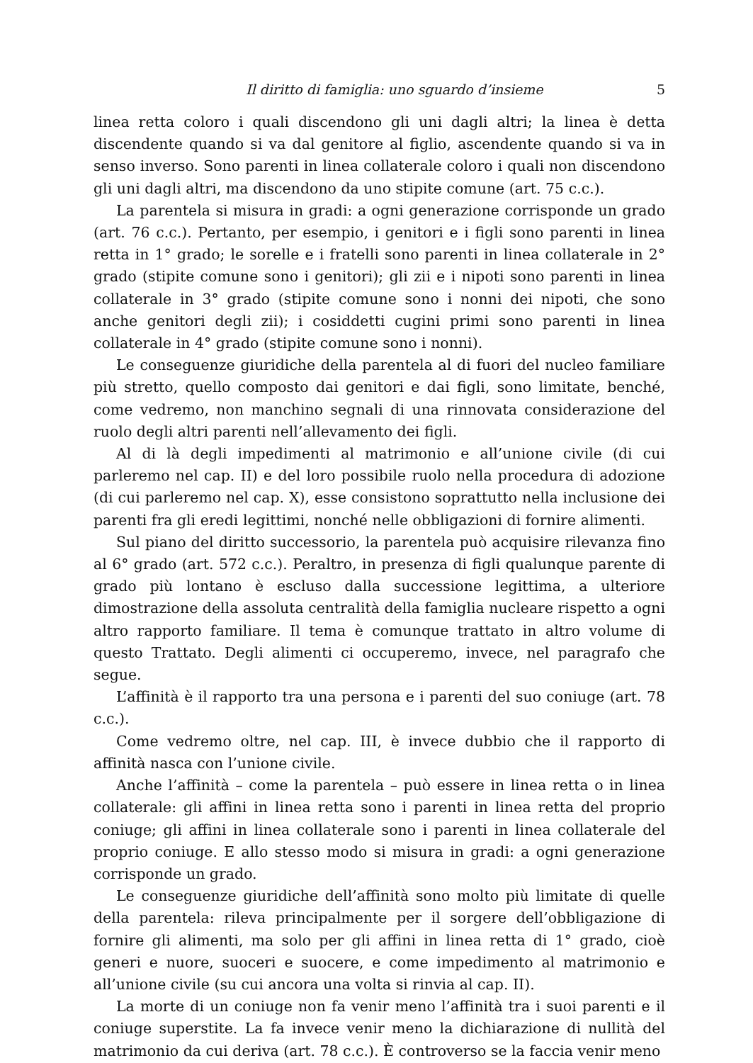Il diritto di famiglia: uno sguardo d’insieme 5
linea retta coloro i quali discendono gli uni dagli altri; la linea è detta discendente quando si va dal genitore al figlio, ascendente quando si va in senso inverso. Sono parenti in linea collaterale coloro i quali non discendono gli uni dagli altri, ma discendono da uno stipite comune (art. 75 c.c.).
La parentela si misura in gradi: a ogni generazione corrisponde un grado (art. 76 c.c.). Pertanto, per esempio, i genitori e i figli sono parenti in linea retta in 1° grado; le sorelle e i fratelli sono parenti in linea collaterale in 2° grado (stipite comune sono i genitori); gli zii e i nipoti sono parenti in linea collaterale in 3° grado (stipite comune sono i nonni dei nipoti, che sono anche genitori degli zii); i cosiddetti cugini primi sono parenti in linea collaterale in 4° grado (stipite comune sono i nonni).
Le conseguenze giuridiche della parentela al di fuori del nucleo familiare più stretto, quello composto dai genitori e dai figli, sono limitate, benché, come vedremo, non manchino segnali di una rinnovata considerazione del ruolo degli altri parenti nell’allevamento dei figli.
Al di là degli impedimenti al matrimonio e all’unione civile (di cui parleremo nel cap. II) e del loro possibile ruolo nella procedura di adozione (di cui parleremo nel cap. X), esse consistono soprattutto nella inclusione dei parenti fra gli eredi legittimi, nonché nelle obbligazioni di fornire alimenti.
Sul piano del diritto successorio, la parentela può acquisire rilevanza fino al 6° grado (art. 572 c.c.). Peraltro, in presenza di figli qualunque parente di grado più lontano è escluso dalla successione legittima, a ulteriore dimostrazione della assoluta centralità della famiglia nucleare rispetto a ogni altro rapporto familiare. Il tema è comunque trattato in altro volume di questo Trattato. Degli alimenti ci occuperemo, invece, nel paragrafo che segue.
L’affinità è il rapporto tra una persona e i parenti del suo coniuge (art. 78 c.c.).
Come vedremo oltre, nel cap. III, è invece dubbio che il rapporto di affinità nasca con l’unione civile.
Anche l’affinità – come la parentela – può essere in linea retta o in linea collaterale: gli affini in linea retta sono i parenti in linea retta del proprio coniuge; gli affini in linea collaterale sono i parenti in linea collaterale del proprio coniuge. E allo stesso modo si misura in gradi: a ogni generazione corrisponde un grado.
Le conseguenze giuridiche dell’affinità sono molto più limitate di quelle della parentela: rileva principalmente per il sorgere dell’obbligazione di fornire gli alimenti, ma solo per gli affini in linea retta di 1° grado, cioè generi e nuore, suoceri e suocere, e come impedimento al matrimonio e all’unione civile (su cui ancora una volta si rinvia al cap. II).
La morte di un coniuge non fa venir meno l’affinità tra i suoi parenti e il coniuge superstite. La fa invece venir meno la dichiarazione di nullità del matrimonio da cui deriva (art. 78 c.c.). È controverso se la faccia venir meno